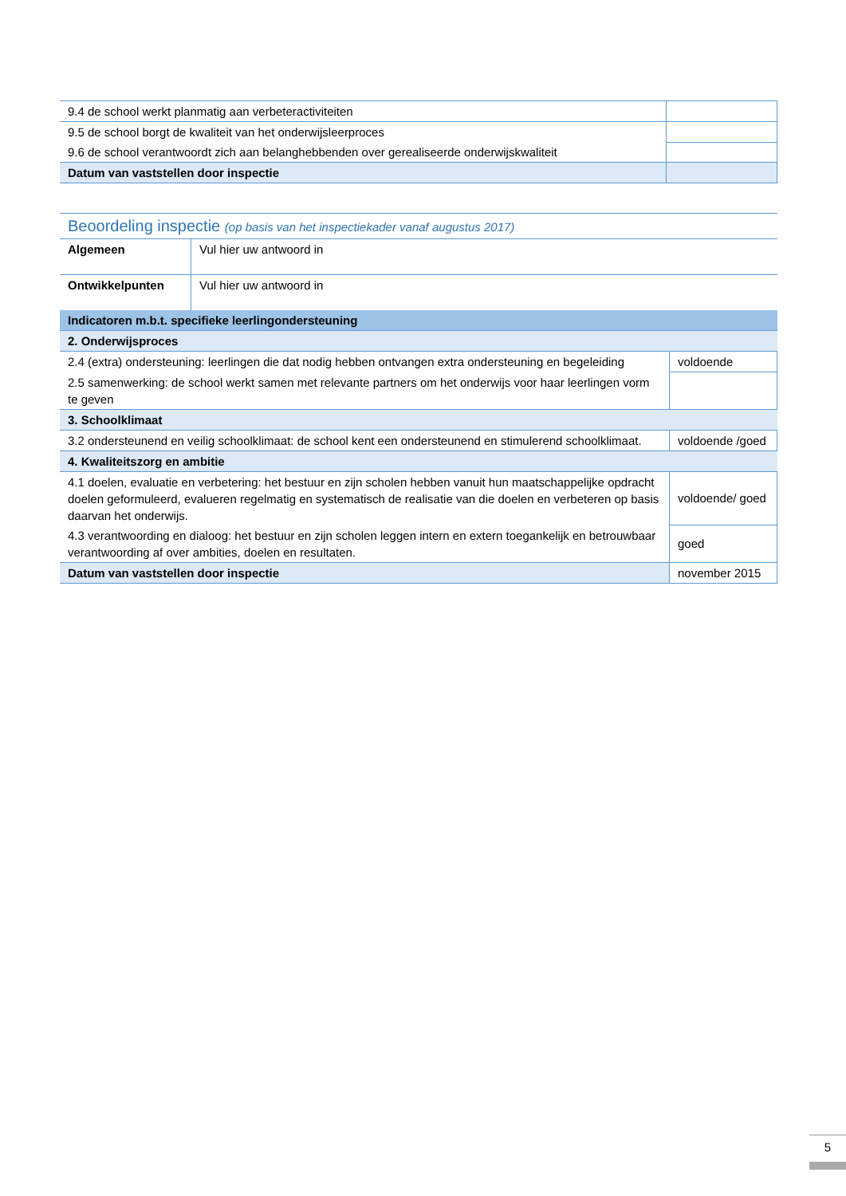| 9.4 de school werkt planmatig aan verbeteractiviteiten | |
| 9.5 de school borgt de kwaliteit van het onderwijsleerproces | |
| 9.6 de school verantwoordt zich aan belanghebbenden over gerealiseerde onderwijskwaliteit | |
| Datum van vaststellen door inspectie | |
Beoordeling inspectie (op basis van het inspectiekader vanaf augustus 2017)
| Algemeen | Vul hier uw antwoord in |
| Ontwikkelpunten | Vul hier uw antwoord in |
| Indicatoren m.b.t. specifieke leerlingondersteuning | |
| 2. Onderwijsproces | |
| 2.4 (extra) ondersteuning: leerlingen die dat nodig hebben ontvangen extra ondersteuning en begeleiding | voldoende |
| 2.5 samenwerking: de school werkt samen met relevante partners om het onderwijs voor haar leerlingen vorm te geven | |
| 3. Schoolklimaat | |
| 3.2 ondersteunend en veilig schoolklimaat: de school kent een ondersteunend en stimulerend schoolklimaat. | voldoende /goed |
| 4. Kwaliteitszorg en ambitie | |
| 4.1 doelen, evaluatie en verbetering: het bestuur en zijn scholen hebben vanuit hun maatschappelijke opdracht doelen geformuleerd, evalueren regelmatig en systematisch de realisatie van die doelen en verbeteren op basis daarvan het onderwijs. | voldoende/ goed |
| 4.3 verantwoording en dialoog: het bestuur en zijn scholen leggen intern en extern toegankelijk en betrouwbaar verantwoording af over ambities, doelen en resultaten. | goed |
| Datum van vaststellen door inspectie | november 2015 |
5